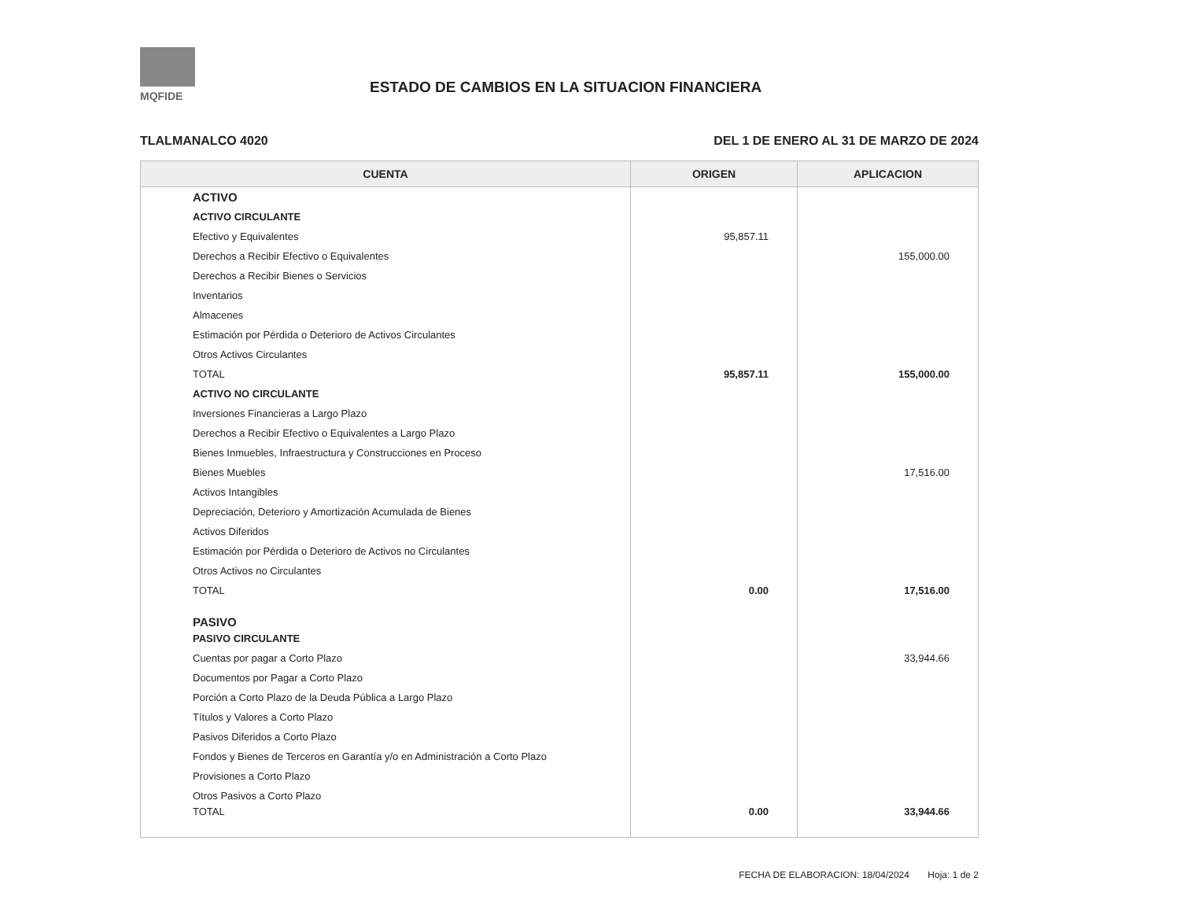MQFIDE
ESTADO DE CAMBIOS EN LA SITUACION FINANCIERA
TLALMANALCO 4020 DEL 1 DE ENERO AL 31 DE MARZO DE 2024
| CUENTA | ORIGEN | APLICACION |
| --- | --- | --- |
| ACTIVO | | |
| ACTIVO CIRCULANTE | | |
| Efectivo y Equivalentes | 95,857.11 | |
| Derechos a Recibir Efectivo o Equivalentes | | 155,000.00 |
| Derechos a Recibir Bienes o Servicios | | |
| Inventarios | | |
| Almacenes | | |
| Estimación por Pérdida o Deterioro de Activos Circulantes | | |
| Otros Activos Circulantes | | |
| TOTAL | 95,857.11 | 155,000.00 |
| ACTIVO NO CIRCULANTE | | |
| Inversiones Financieras a Largo Plazo | | |
| Derechos a Recibir Efectivo o Equivalentes a Largo Plazo | | |
| Bienes Inmuebles, Infraestructura y Construcciones en Proceso | | |
| Bienes Muebles | | 17,516.00 |
| Activos Intangibles | | |
| Depreciación, Deterioro y Amortización Acumulada de Bienes | | |
| Activos Diferidos | | |
| Estimación por Pérdida o Deterioro de Activos no Circulantes | | |
| Otros Activos no Circulantes | | |
| TOTAL | 0.00 | 17,516.00 |
| PASIVO | | |
| PASIVO CIRCULANTE | | |
| Cuentas por pagar a Corto Plazo | | 33,944.66 |
| Documentos por Pagar a Corto Plazo | | |
| Porción a Corto Plazo de la Deuda Pública a Largo Plazo | | |
| Títulos y Valores a Corto Plazo | | |
| Pasivos Diferidos a Corto Plazo | | |
| Fondos y Bienes de Terceros en Garantía y/o en Administración a Corto Plazo | | |
| Provisiones a Corto Plazo | | |
| Otros Pasivos a Corto Plazo | | |
| TOTAL | 0.00 | 33,944.66 |
FECHA DE ELABORACION: 18/04/2024 Hoja: 1 de 2